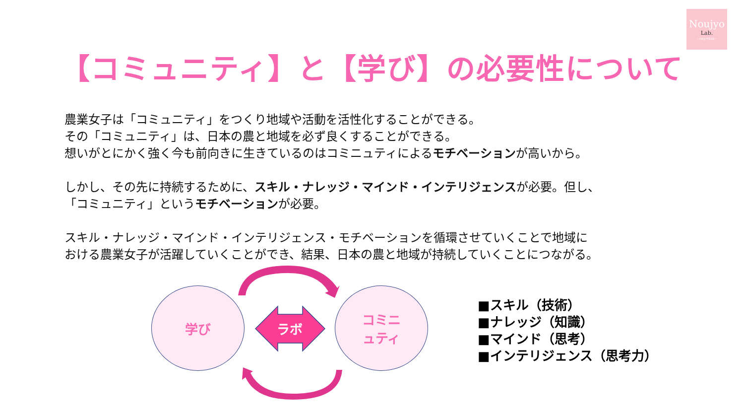Noujyo
Lab.
~ring＊link~
【コミュニティ】と【学び】の必要性について
農業女子は「コミュニティ」をつくり地域や活動を活性化することができる。
その「コミュニティ」は、日本の農と地域を必ず良くすることができる。
想いがとにかく強く今も前向きに生きているのはコミニュティによるモチベーションが高いから。
しかし、その先に持続するために、スキル・ナレッジ・マインド・インテリジェンスが必要。但し、
「コミュニティ」というモチベーションが必要。
スキル・ナレッジ・マインド・インテリジェンス・モチベーションを循環させていくことで地域に
おける農業女子が活躍していくことができ、結果、日本の農と地域が持続していくことにつながる。
学び
ラボ
コミニ
ュティ
■スキル（技術）
■ナレッジ（知識）
■マインド（思考）
■インテリジェンス（思考力）